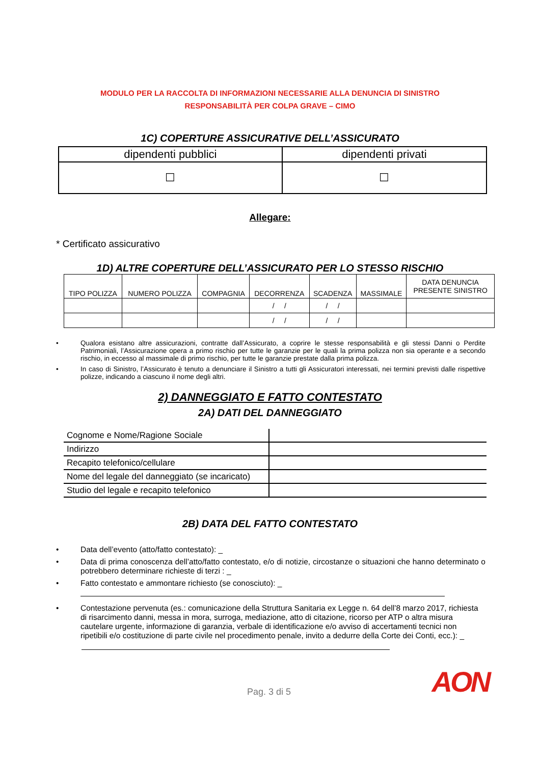MODULO PER LA RACCOLTA DI INFORMAZIONI NECESSARIE ALLA DENUNCIA DI SINISTRO
RESPONSABILITÀ PER COLPA GRAVE – CIMO
1C) COPERTURE ASSICURATIVE DELL’ASSICURATO
| dipendenti pubblici | dipendenti privati |
| ☐ | ☐ |
Allegare:
* Certificato assicurativo
1D) ALTRE COPERTURE DELL’ASSICURATO PER LO STESSO RISCHIO
| TIPO POLIZZA | NUMERO POLIZZA | COMPAGNIA | DECORRENZA | SCADENZA | MASSIMALE | DATA DENUNCIA PRESENTE SINISTRO |
| | | | / / | / / | | |
| | | | / / | / / | | |
• Qualora esistano altre assicurazioni, contratte dall’Assicurato, a coprire le stesse responsabilità e gli stessi Danni o Perdite Patrimoniali, l’Assicurazione opera a primo rischio per tutte le garanzie per le quali la prima polizza non sia operante e a secondo rischio, in eccesso al massimale di primo rischio, per tutte le garanzie prestate dalla prima polizza.
• In caso di Sinistro, l’Assicurato è tenuto a denunciare il Sinistro a tutti gli Assicuratori interessati, nei termini previsti dalle rispettive polizze, indicando a ciascuno il nome degli altri.
2) DANNEGGIATO E FATTO CONTESTATO
2A) DATI DEL DANNEGGIATO
| Cognome e Nome/Ragione Sociale | |
| Indirizzo | |
| Recapito telefonico/cellulare | |
| Nome del legale del danneggiato (se incaricato) | |
| Studio del legale e recapito telefonico | |
2B) DATA DEL FATTO CONTESTATO
• Data dell’evento (atto/fatto contestato): _
• Data di prima conoscenza dell’atto/fatto contestato, e/o di notizie, circostanze o situazioni che hanno determinato o potrebbero determinare richieste di terzi : _
• Fatto contestato e ammontare richiesto (se conosciuto): _
• Contestazione pervenuta (es.: comunicazione della Struttura Sanitaria ex Legge n. 64 dell’8 marzo 2017, richiesta di risarcimento danni, messa in mora, surroga, mediazione, atto di citazione, ricorso per ATP o altra misura cautelare urgente, informazione di garanzia, verbale di identificazione e/o avviso di accertamenti tecnici non ripetibili e/o costituzione di parte civile nel procedimento penale, invito a dedurre della Corte dei Conti, ecc.): _
Pag. 3 di 5
AON